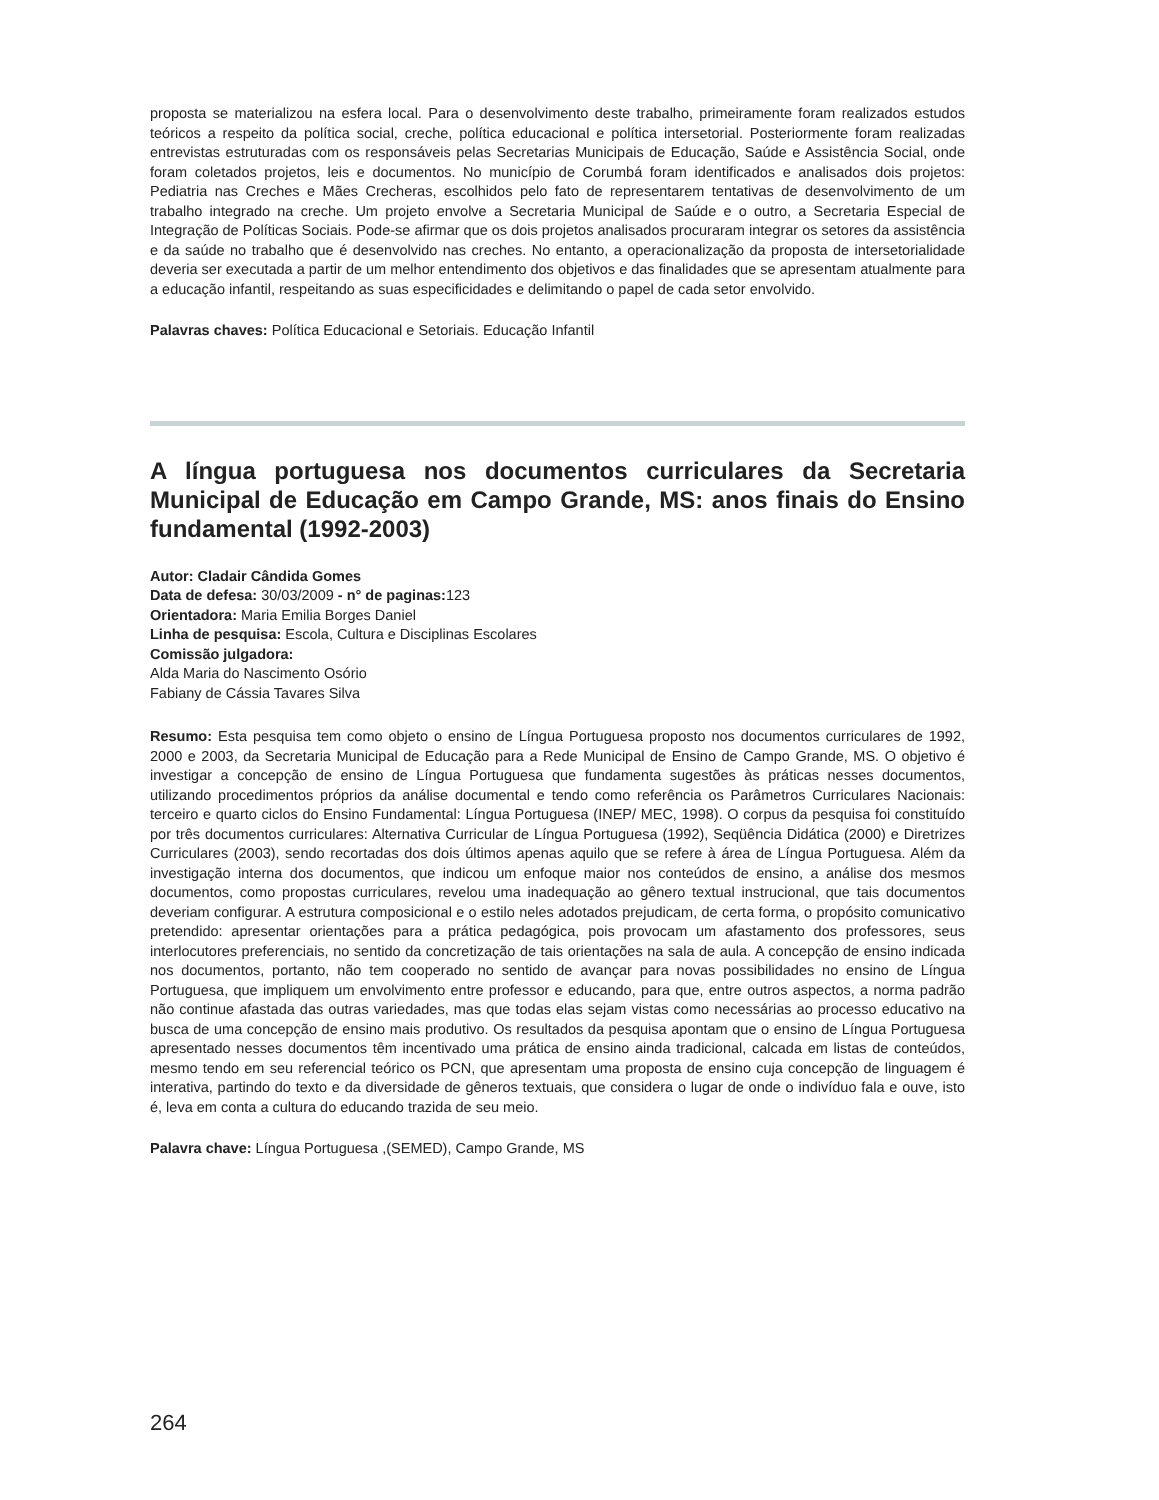proposta se materializou na esfera local. Para o desenvolvimento deste trabalho, primeiramente foram realizados estudos teóricos a respeito da política social, creche, política educacional e política intersetorial. Posteriormente foram realizadas entrevistas estruturadas com os responsáveis pelas Secretarias Municipais de Educação, Saúde e Assistência Social, onde foram coletados projetos, leis e documentos. No município de Corumbá foram identificados e analisados dois projetos: Pediatria nas Creches e Mães Crecheras, escolhidos pelo fato de representarem tentativas de desenvolvimento de um trabalho integrado na creche. Um projeto envolve a Secretaria Municipal de Saúde e o outro, a Secretaria Especial de Integração de Políticas Sociais. Pode-se afirmar que os dois projetos analisados procuraram integrar os setores da assistência e da saúde no trabalho que é desenvolvido nas creches. No entanto, a operacionalização da proposta de intersetorialidade deveria ser executada a partir de um melhor entendimento dos objetivos e das finalidades que se apresentam atualmente para a educação infantil, respeitando as suas especificidades e delimitando o papel de cada setor envolvido.
Palavras chaves: Política Educacional e Setoriais. Educação Infantil
A língua portuguesa nos documentos curriculares da Secretaria Municipal de Educação em Campo Grande, MS: anos finais do Ensino fundamental (1992-2003)
Autor: Cladair Cândida Gomes
Data de defesa: 30/03/2009 - n° de paginas: 123
Orientadora: Maria Emilia Borges Daniel
Linha de pesquisa: Escola, Cultura e Disciplinas Escolares
Comissão julgadora:
Alda Maria do Nascimento Osório
Fabiany de Cássia Tavares Silva
Resumo: Esta pesquisa tem como objeto o ensino de Língua Portuguesa proposto nos documentos curriculares de 1992, 2000 e 2003, da Secretaria Municipal de Educação para a Rede Municipal de Ensino de Campo Grande, MS. O objetivo é investigar a concepção de ensino de Língua Portuguesa que fundamenta sugestões às práticas nesses documentos, utilizando procedimentos próprios da análise documental e tendo como referência os Parâmetros Curriculares Nacionais: terceiro e quarto ciclos do Ensino Fundamental: Língua Portuguesa (INEP/ MEC, 1998). O corpus da pesquisa foi constituído por três documentos curriculares: Alternativa Curricular de Língua Portuguesa (1992), Seqüência Didática (2000) e Diretrizes Curriculares (2003), sendo recortadas dos dois últimos apenas aquilo que se refere à área de Língua Portuguesa. Além da investigação interna dos documentos, que indicou um enfoque maior nos conteúdos de ensino, a análise dos mesmos documentos, como propostas curriculares, revelou uma inadequação ao gênero textual instrucional, que tais documentos deveriam configurar. A estrutura composicional e o estilo neles adotados prejudicam, de certa forma, o propósito comunicativo pretendido: apresentar orientações para a prática pedagógica, pois provocam um afastamento dos professores, seus interlocutores preferenciais, no sentido da concretização de tais orientações na sala de aula. A concepção de ensino indicada nos documentos, portanto, não tem cooperado no sentido de avançar para novas possibilidades no ensino de Língua Portuguesa, que impliquem um envolvimento entre professor e educando, para que, entre outros aspectos, a norma padrão não continue afastada das outras variedades, mas que todas elas sejam vistas como necessárias ao processo educativo na busca de uma concepção de ensino mais produtivo. Os resultados da pesquisa apontam que o ensino de Língua Portuguesa apresentado nesses documentos têm incentivado uma prática de ensino ainda tradicional, calcada em listas de conteúdos, mesmo tendo em seu referencial teórico os PCN, que apresentam uma proposta de ensino cuja concepção de linguagem é interativa, partindo do texto e da diversidade de gêneros textuais, que considera o lugar de onde o indivíduo fala e ouve, isto é, leva em conta a cultura do educando trazida de seu meio.
Palavra chave: Língua Portuguesa ,(SEMED), Campo Grande, MS
264